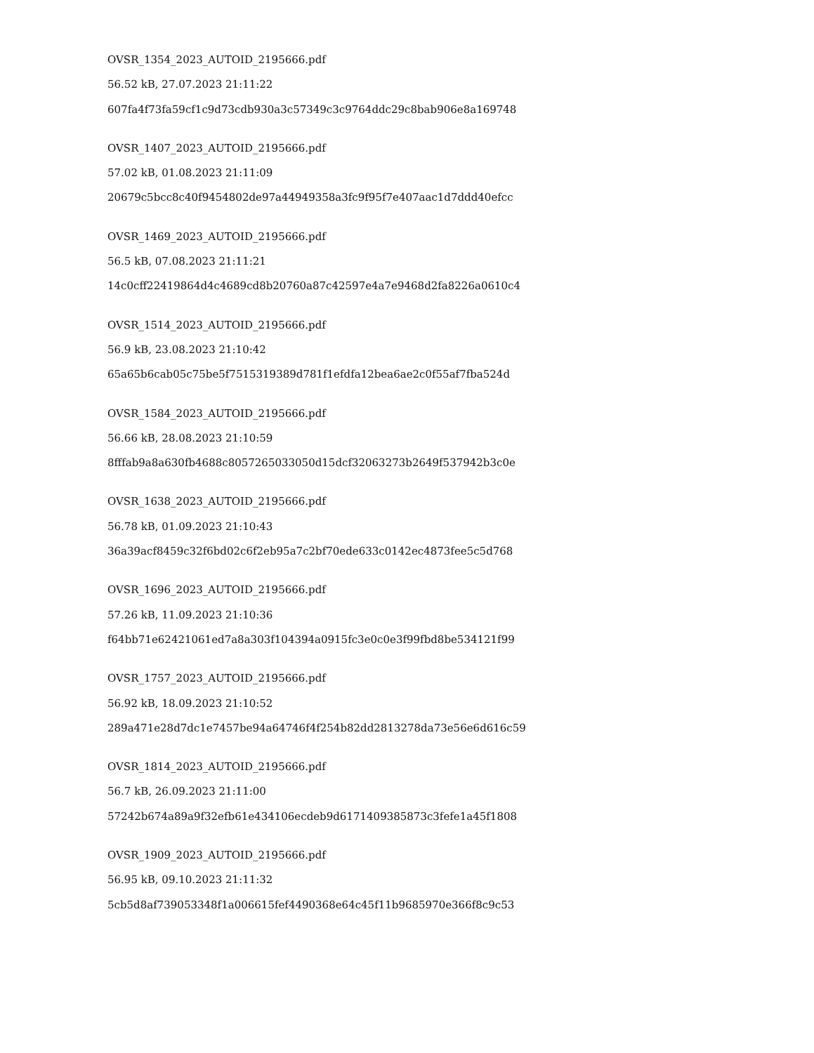OVSR_1354_2023_AUTOID_2195666.pdf
56.52 kB, 27.07.2023 21:11:22
607fa4f73fa59cf1c9d73cdb930a3c57349c3c9764ddc29c8bab906e8a169748
OVSR_1407_2023_AUTOID_2195666.pdf
57.02 kB, 01.08.2023 21:11:09
20679c5bcc8c40f9454802de97a44949358a3fc9f95f7e407aac1d7ddd40efcc
OVSR_1469_2023_AUTOID_2195666.pdf
56.5 kB, 07.08.2023 21:11:21
14c0cff22419864d4c4689cd8b20760a87c42597e4a7e9468d2fa8226a0610c4
OVSR_1514_2023_AUTOID_2195666.pdf
56.9 kB, 23.08.2023 21:10:42
65a65b6cab05c75be5f7515319389d781f1efdfa12bea6ae2c0f55af7fba524d
OVSR_1584_2023_AUTOID_2195666.pdf
56.66 kB, 28.08.2023 21:10:59
8fffab9a8a630fb4688c8057265033050d15dcf32063273b2649f537942b3c0e
OVSR_1638_2023_AUTOID_2195666.pdf
56.78 kB, 01.09.2023 21:10:43
36a39acf8459c32f6bd02c6f2eb95a7c2bf70ede633c0142ec4873fee5c5d768
OVSR_1696_2023_AUTOID_2195666.pdf
57.26 kB, 11.09.2023 21:10:36
f64bb71e62421061ed7a8a303f104394a0915fc3e0c0e3f99fbd8be534121f99
OVSR_1757_2023_AUTOID_2195666.pdf
56.92 kB, 18.09.2023 21:10:52
289a471e28d7dc1e7457be94a64746f4f254b82dd2813278da73e56e6d616c59
OVSR_1814_2023_AUTOID_2195666.pdf
56.7 kB, 26.09.2023 21:11:00
57242b674a89a9f32efb61e434106ecdeb9d6171409385873c3fefe1a45f1808
OVSR_1909_2023_AUTOID_2195666.pdf
56.95 kB, 09.10.2023 21:11:32
5cb5d8af739053348f1a006615fef4490368e64c45f11b9685970e366f8c9c53